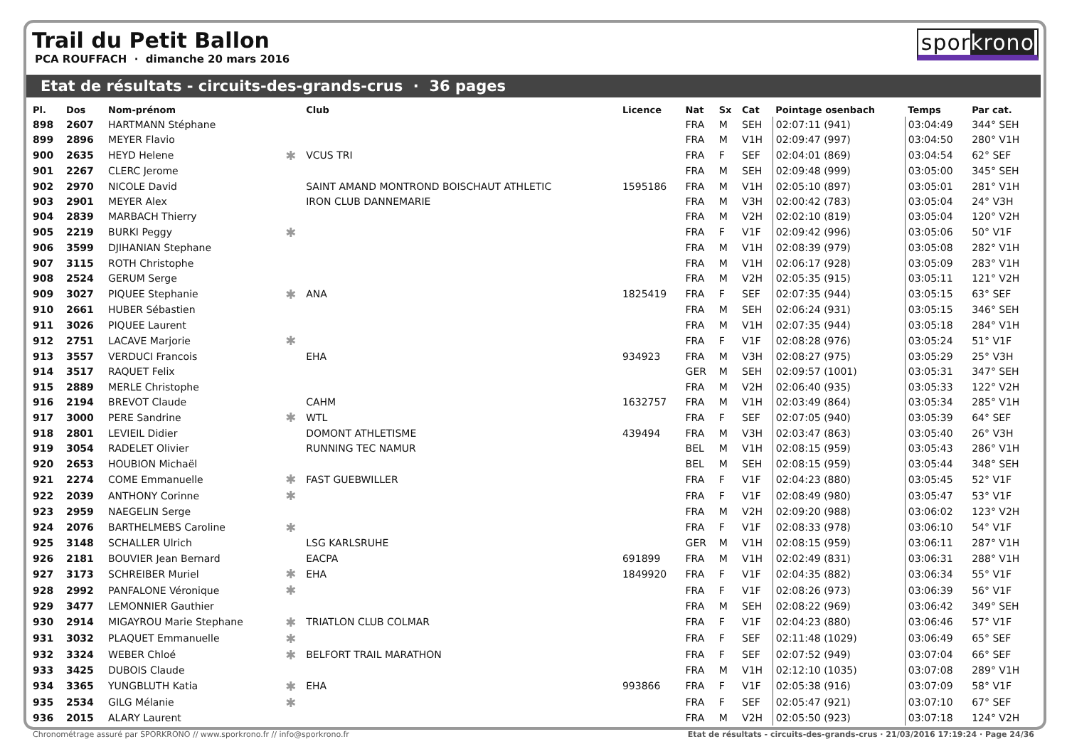Trail du Petit Ballon
PCA ROUFFACH · dimanche 20 mars 2016
sporkrono
Etat de résultats - circuits-des-grands-crus · 36 pages
| Pl. | Dos | Nom-prénom | | Club | Licence | Nat | Sx | Cat | Pointage osenbach | Temps | Par cat. |
| --- | --- | --- | --- | --- | --- | --- | --- | --- | --- | --- | --- |
| 898 | 2607 | HARTMANN Stéphane | | | | FRA | M | SEH | 02:07:11 (941) | 03:04:49 | 344° SEH |
| 899 | 2896 | MEYER Flavio | | | | FRA | M | V1H | 02:09:47 (997) | 03:04:50 | 280° V1H |
| 900 | 2635 | HEYD Helene | ✱ | VCUS TRI | | FRA | F | SEF | 02:04:01 (869) | 03:04:54 | 62° SEF |
| 901 | 2267 | CLERC Jerome | | | | FRA | M | SEH | 02:09:48 (999) | 03:05:00 | 345° SEH |
| 902 | 2970 | NICOLE David | | SAINT AMAND MONTROND BOISCHAUT ATHLETIC | 1595186 | FRA | M | V1H | 02:05:10 (897) | 03:05:01 | 281° V1H |
| 903 | 2901 | MEYER Alex | | IRON CLUB DANNEMARIE | | FRA | M | V3H | 02:00:42 (783) | 03:05:04 | 24° V3H |
| 904 | 2839 | MARBACH Thierry | | | | FRA | M | V2H | 02:02:10 (819) | 03:05:04 | 120° V2H |
| 905 | 2219 | BURKI Peggy | ✱ | | | FRA | F | V1F | 02:09:42 (996) | 03:05:06 | 50° V1F |
| 906 | 3599 | DJIHANIAN Stephane | | | | FRA | M | V1H | 02:08:39 (979) | 03:05:08 | 282° V1H |
| 907 | 3115 | ROTH Christophe | | | | FRA | M | V1H | 02:06:17 (928) | 03:05:09 | 283° V1H |
| 908 | 2524 | GERUM Serge | | | | FRA | M | V2H | 02:05:35 (915) | 03:05:11 | 121° V2H |
| 909 | 3027 | PIQUEE Stephanie | ✱ | ANA | 1825419 | FRA | F | SEF | 02:07:35 (944) | 03:05:15 | 63° SEF |
| 910 | 2661 | HUBER Sébastien | | | | FRA | M | SEH | 02:06:24 (931) | 03:05:15 | 346° SEH |
| 911 | 3026 | PIQUEE Laurent | | | | FRA | M | V1H | 02:07:35 (944) | 03:05:18 | 284° V1H |
| 912 | 2751 | LACAVE Marjorie | ✱ | | | FRA | F | V1F | 02:08:28 (976) | 03:05:24 | 51° V1F |
| 913 | 3557 | VERDUCI Francois | | EHA | 934923 | FRA | M | V3H | 02:08:27 (975) | 03:05:29 | 25° V3H |
| 914 | 3517 | RAQUET Felix | | | | GER | M | SEH | 02:09:57 (1001) | 03:05:31 | 347° SEH |
| 915 | 2889 | MERLE Christophe | | | | FRA | M | V2H | 02:06:40 (935) | 03:05:33 | 122° V2H |
| 916 | 2194 | BREVOT Claude | | CAHM | 1632757 | FRA | M | V1H | 02:03:49 (864) | 03:05:34 | 285° V1H |
| 917 | 3000 | PERE Sandrine | ✱ | WTL | | FRA | F | SEF | 02:07:05 (940) | 03:05:39 | 64° SEF |
| 918 | 2801 | LEVIEIL Didier | | DOMONT ATHLETISME | 439494 | FRA | M | V3H | 02:03:47 (863) | 03:05:40 | 26° V3H |
| 919 | 3054 | RADELET Olivier | | RUNNING TEC NAMUR | | BEL | M | V1H | 02:08:15 (959) | 03:05:43 | 286° V1H |
| 920 | 2653 | HOUBION Michaël | | | | BEL | M | SEH | 02:08:15 (959) | 03:05:44 | 348° SEH |
| 921 | 2274 | COME Emmanuelle | ✱ | FAST GUEBWILLER | | FRA | F | V1F | 02:04:23 (880) | 03:05:45 | 52° V1F |
| 922 | 2039 | ANTHONY Corinne | ✱ | | | FRA | F | V1F | 02:08:49 (980) | 03:05:47 | 53° V1F |
| 923 | 2959 | NAEGELIN Serge | | | | FRA | M | V2H | 02:09:20 (988) | 03:06:02 | 123° V2H |
| 924 | 2076 | BARTHELMEBS Caroline | ✱ | | | FRA | F | V1F | 02:08:33 (978) | 03:06:10 | 54° V1F |
| 925 | 3148 | SCHALLER Ulrich | | LSG KARLSRUHE | | GER | M | V1H | 02:08:15 (959) | 03:06:11 | 287° V1H |
| 926 | 2181 | BOUVIER Jean Bernard | | EACPA | 691899 | FRA | M | V1H | 02:02:49 (831) | 03:06:31 | 288° V1H |
| 927 | 3173 | SCHREIBER Muriel | ✱ | EHA | 1849920 | FRA | F | V1F | 02:04:35 (882) | 03:06:34 | 55° V1F |
| 928 | 2992 | PANFALONE Véronique | ✱ | | | FRA | F | V1F | 02:08:26 (973) | 03:06:39 | 56° V1F |
| 929 | 3477 | LEMONNIER Gauthier | | | | FRA | M | SEH | 02:08:22 (969) | 03:06:42 | 349° SEH |
| 930 | 2914 | MIGAYROU Marie Stephane | ✱ | TRIATLON CLUB COLMAR | | FRA | F | V1F | 02:04:23 (880) | 03:06:46 | 57° V1F |
| 931 | 3032 | PLAQUET Emmanuelle | ✱ | | | FRA | F | SEF | 02:11:48 (1029) | 03:06:49 | 65° SEF |
| 932 | 3324 | WEBER Chloé | ✱ | BELFORT TRAIL MARATHON | | FRA | F | SEF | 02:07:52 (949) | 03:07:04 | 66° SEF |
| 933 | 3425 | DUBOIS Claude | | | | FRA | M | V1H | 02:12:10 (1035) | 03:07:08 | 289° V1H |
| 934 | 3365 | YUNGBLUTH Katia | ✱ | EHA | 993866 | FRA | F | V1F | 02:05:38 (916) | 03:07:09 | 58° V1F |
| 935 | 2534 | GILG Mélanie | ✱ | | | FRA | F | SEF | 02:05:47 (921) | 03:07:10 | 67° SEF |
| 936 | 2015 | ALARY Laurent | | | | FRA | M | V2H | 02:05:50 (923) | 03:07:18 | 124° V2H |
Chronométrage assuré par SPORKRONO // www.sporkrono.fr // info@sporkrono.fr Etat de résultats - circuits-des-grands-crus · 21/03/2016 17:19:24 · Page 24/36